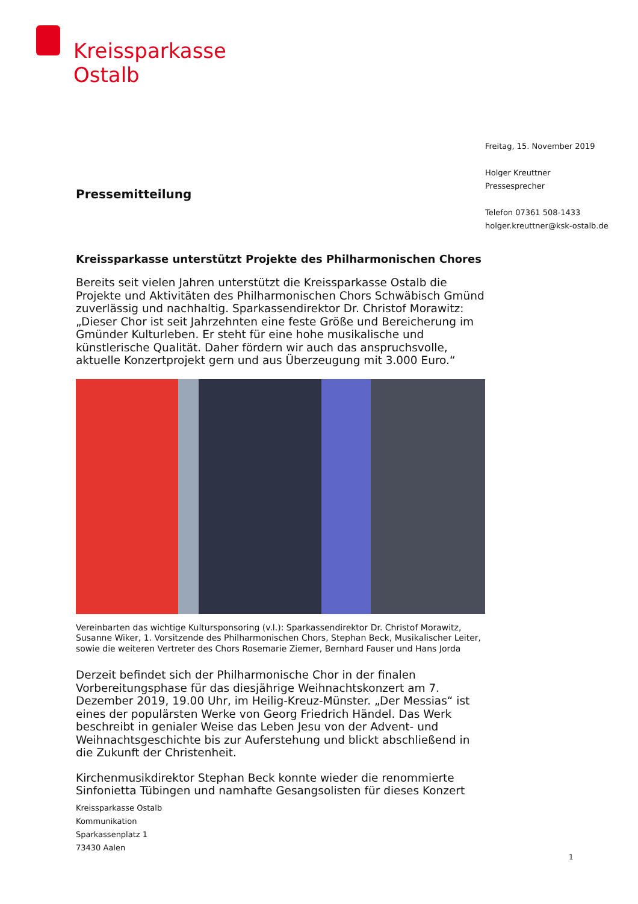Kreissparkasse
Ostalb
Freitag, 15. November 2019
Holger Kreuttner
Pressesprecher
Telefon 07361 508-1433
holger.kreuttner@ksk-ostalb.de
Pressemitteilung
Kreissparkasse unterstützt Projekte des Philharmonischen Chores
Bereits seit vielen Jahren unterstützt die Kreissparkasse Ostalb die Projekte und Aktivitäten des Philharmonischen Chors Schwäbisch Gmünd zuverlässig und nachhaltig. Sparkassendirektor Dr. Christof Morawitz: „Dieser Chor ist seit Jahrzehnten eine feste Größe und Bereicherung im Gmünder Kulturleben. Er steht für eine hohe musikalische und künstlerische Qualität. Daher fördern wir auch das anspruchsvolle, aktuelle Konzertprojekt gern und aus Überzeugung mit 3.000 Euro.“
Vereinbarten das wichtige Kultursponsoring (v.l.): Sparkassendirektor Dr. Christof Morawitz, Susanne Wiker, 1. Vorsitzende des Philharmonischen Chors, Stephan Beck, Musikalischer Leiter, sowie die weiteren Vertreter des Chors Rosemarie Ziemer, Bernhard Fauser und Hans Jorda
Derzeit befindet sich der Philharmonische Chor in der finalen Vorbereitungsphase für das diesjährige Weihnachtskonzert am 7. Dezember 2019, 19.00 Uhr, im Heilig-Kreuz-Münster. „Der Messias“ ist eines der populärsten Werke von Georg Friedrich Händel. Das Werk beschreibt in genialer Weise das Leben Jesu von der Advent- und Weihnachtsgeschichte bis zur Auferstehung und blickt abschließend in die Zukunft der Christenheit.
Kirchenmusikdirektor Stephan Beck konnte wieder die renommierte Sinfonietta Tübingen und namhafte Gesangsolisten für dieses Konzert
Kreissparkasse Ostalb
Kommunikation
Sparkassenplatz 1
73430 Aalen
1